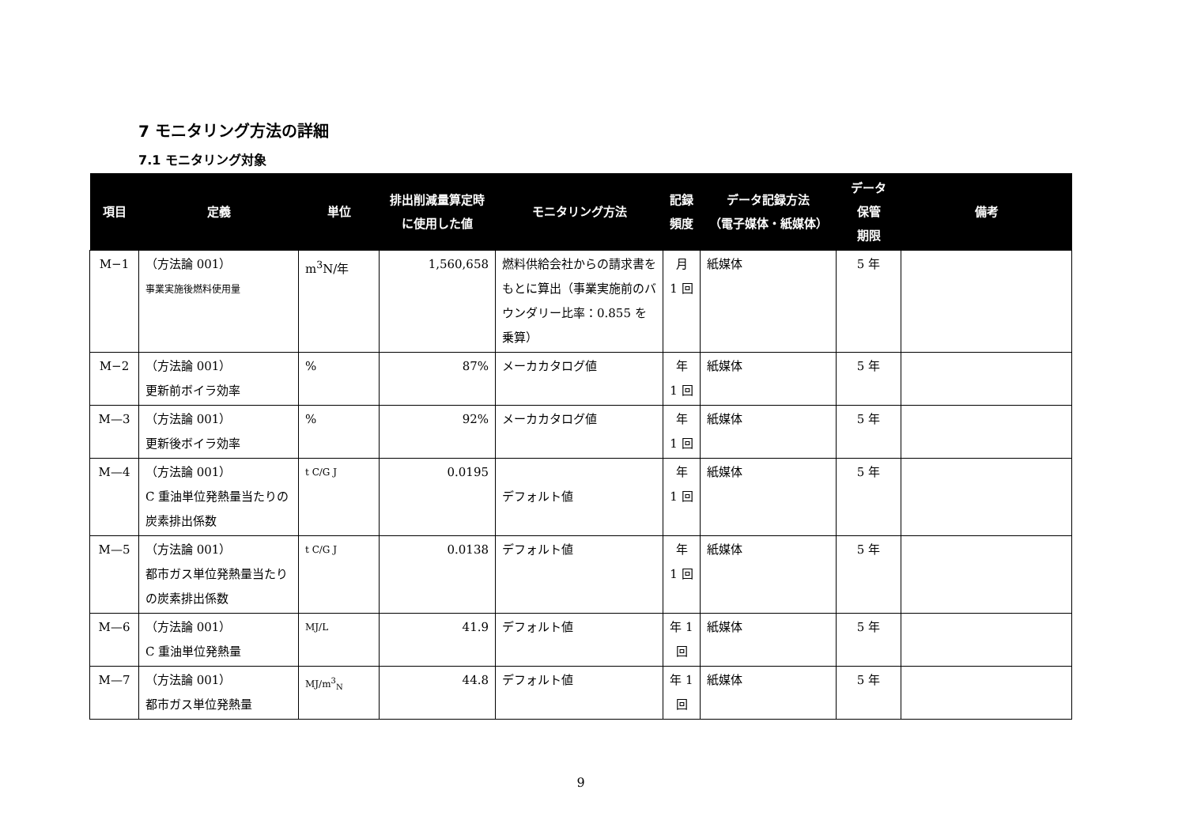7 モニタリング方法の詳細
7.1 モニタリング対象
| 項目 | 定義 | 単位 | 排出削減量算定時 に使用した値 | モニタリング方法 | 記録 頻度 | データ記録方法 （電子媒体・紙媒体） | データ 保管 期限 | 備考 |
| --- | --- | --- | --- | --- | --- | --- | --- | --- |
| M−1 | （方法論 001） 事業実施後燃料使用量 | m<sup>3</sup>N/年 | 1,560,658 | 燃料供給会社からの請求書をもとに算出（事業実施前のバウンダリー比率：0.855 を乗算） | 月 1 回 | 紙媒体 | 5 年 | |
| M−2 | （方法論 001） 更新前ボイラ効率 | % | 87% | メーカカタログ値 | 年 1 回 | 紙媒体 | 5 年 | |
| M—3 | （方法論 001） 更新後ボイラ効率 | % | 92% | メーカカタログ値 | 年 1 回 | 紙媒体 | 5 年 | |
| M—4 | （方法論 001） C 重油単位発熱量当たりの炭素排出係数 | t C/G J | 0.0195 | デフォルト値 | 年 1 回 | 紙媒体 | 5 年 | |
| M—5 | （方法論 001） 都市ガス単位発熱量当たりの炭素排出係数 | t C/G J | 0.0138 | デフォルト値 | 年 1 回 | 紙媒体 | 5 年 | |
| M—6 | （方法論 001） C 重油単位発熱量 | MJ/L | 41.9 | デフォルト値 | 年 1 回 | 紙媒体 | 5 年 | |
| M—7 | （方法論 001） 都市ガス単位発熱量 | MJ/m<sup>3</sup><sub>N</sub> | 44.8 | デフォルト値 | 年 1 回 | 紙媒体 | 5 年 | |
9